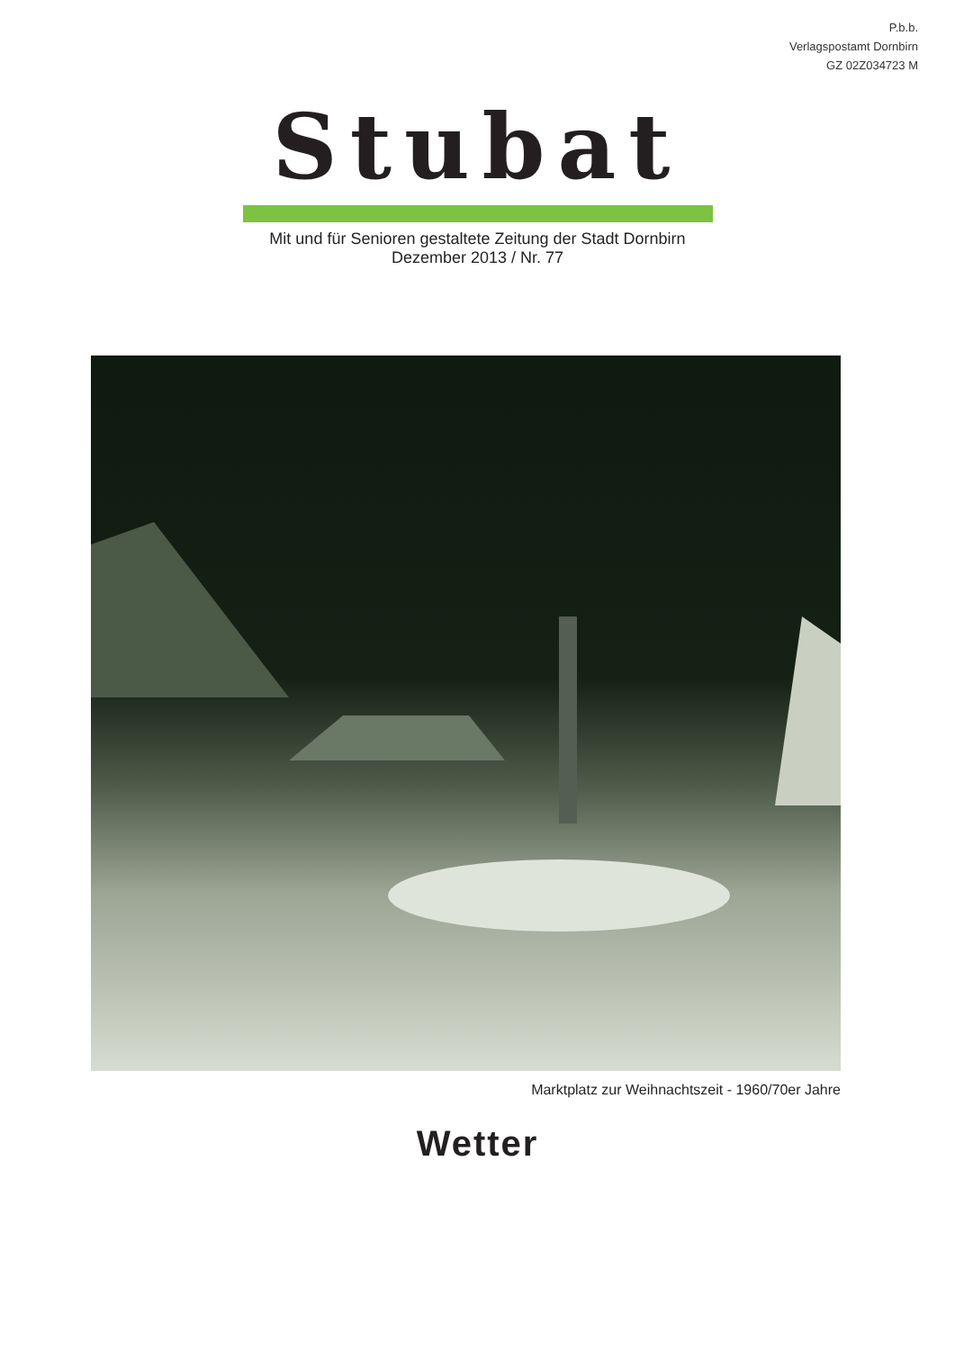P.b.b.
Verlagspostamt Dornbirn
GZ 02Z034723 M
Stubat
Mit und für Senioren gestaltete Zeitung der Stadt Dornbirn
Dezember 2013 / Nr. 77
Marktplatz zur Weihnachtszeit - 1960/70er Jahre
Wetter